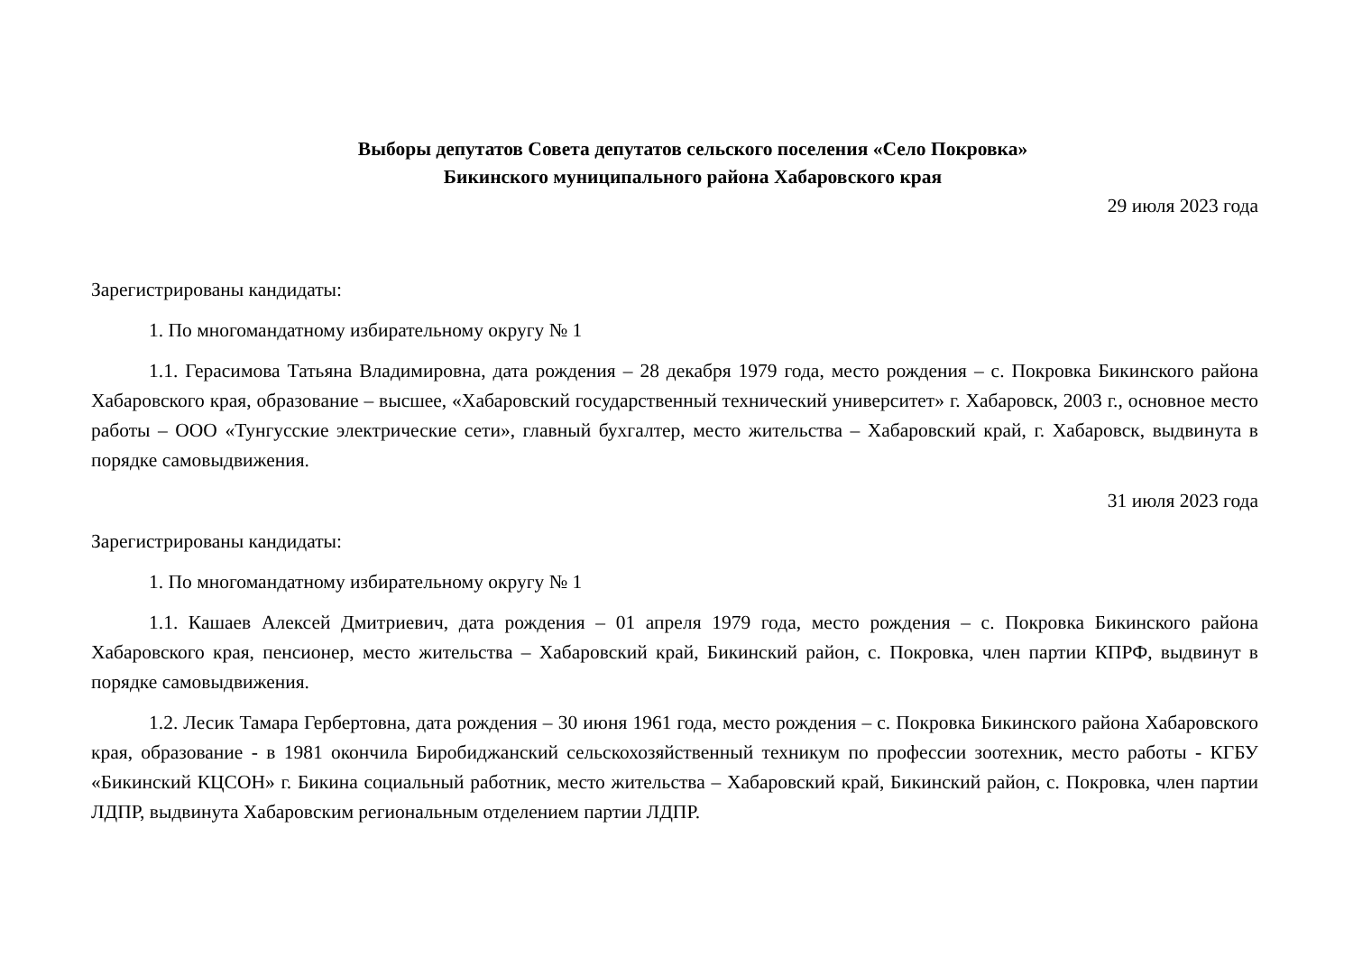Выборы депутатов Совета депутатов сельского поселения «Село Покровка»
Бикинского муниципального района Хабаровского края
29 июля 2023 года
Зарегистрированы кандидаты:
1. По многомандатному избирательному округу № 1
1.1. Герасимова Татьяна Владимировна, дата рождения – 28 декабря 1979 года, место рождения – с. Покровка Бикинского района Хабаровского края, образование – высшее, «Хабаровский государственный технический университет» г. Хабаровск, 2003 г., основное место работы – ООО «Тунгусские электрические сети», главный бухгалтер, место жительства – Хабаровский край, г. Хабаровск, выдвинута в порядке самовыдвижения.
31 июля 2023 года
Зарегистрированы кандидаты:
1. По многомандатному избирательному округу № 1
1.1. Кашаев Алексей Дмитриевич, дата рождения – 01 апреля 1979 года, место рождения – с. Покровка Бикинского района Хабаровского края, пенсионер, место жительства – Хабаровский край, Бикинский район, с. Покровка, член партии КПРФ, выдвинут в порядке самовыдвижения.
1.2. Лесик Тамара Гербертовна, дата рождения – 30 июня 1961 года, место рождения – с. Покровка Бикинского района Хабаровского края, образование - в 1981 окончила Биробиджанский сельскохозяйственный техникум по профессии зоотехник, место работы - КГБУ «Бикинский КЦСОН» г. Бикина социальный работник, место жительства – Хабаровский край, Бикинский район, с. Покровка, член партии ЛДПР, выдвинута Хабаровским региональным отделением партии ЛДПР.